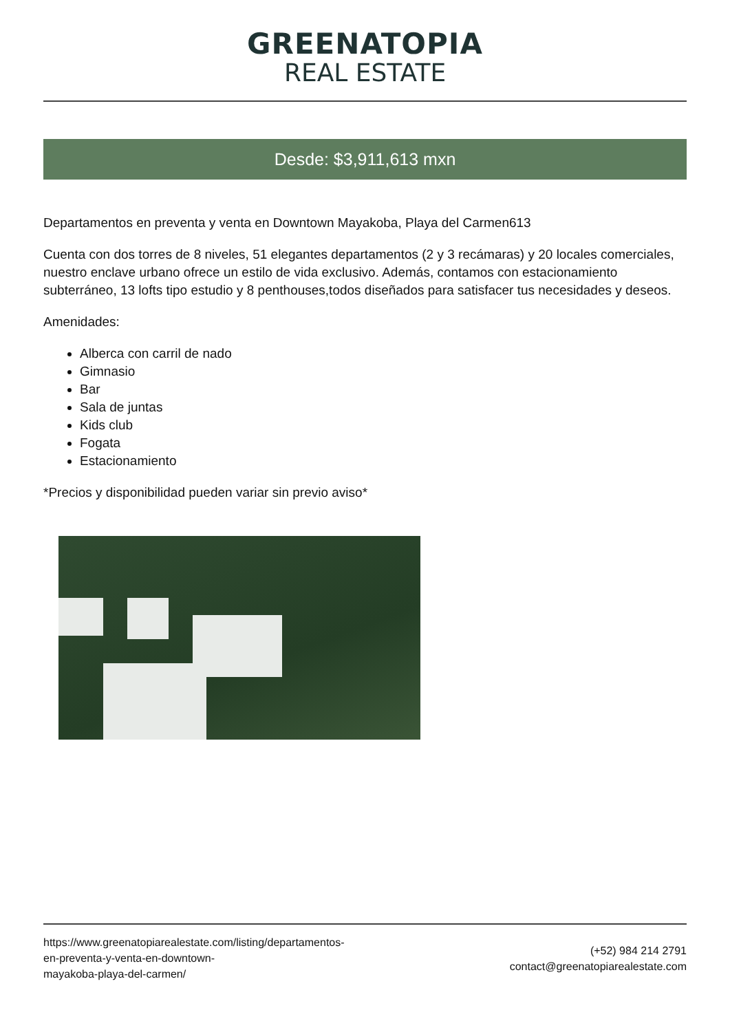GREENATOPIA
REAL ESTATE
Desde: $3,911,613 mxn
Departamentos en preventa y venta en Downtown Mayakoba, Playa del Carmen613
Cuenta con dos torres de 8 niveles, 51 elegantes departamentos (2 y 3 recámaras) y 20 locales comerciales, nuestro enclave urbano ofrece un estilo de vida exclusivo. Además, contamos con estacionamiento subterráneo, 13 lofts tipo estudio y 8 penthouses,todos diseñados para satisfacer tus necesidades y deseos.
Amenidades:
Alberca con carril de nado
Gimnasio
Bar
Sala de juntas
Kids club
Fogata
Estacionamiento
*Precios y disponibilidad pueden variar sin previo aviso*
https://www.greenatopiarealestate.com/listing/departamentos-
en-preventa-y-venta-en-downtown-
mayakoba-playa-del-carmen/
(+52) 984 214 2791
contact@greenatopiarealestate.com